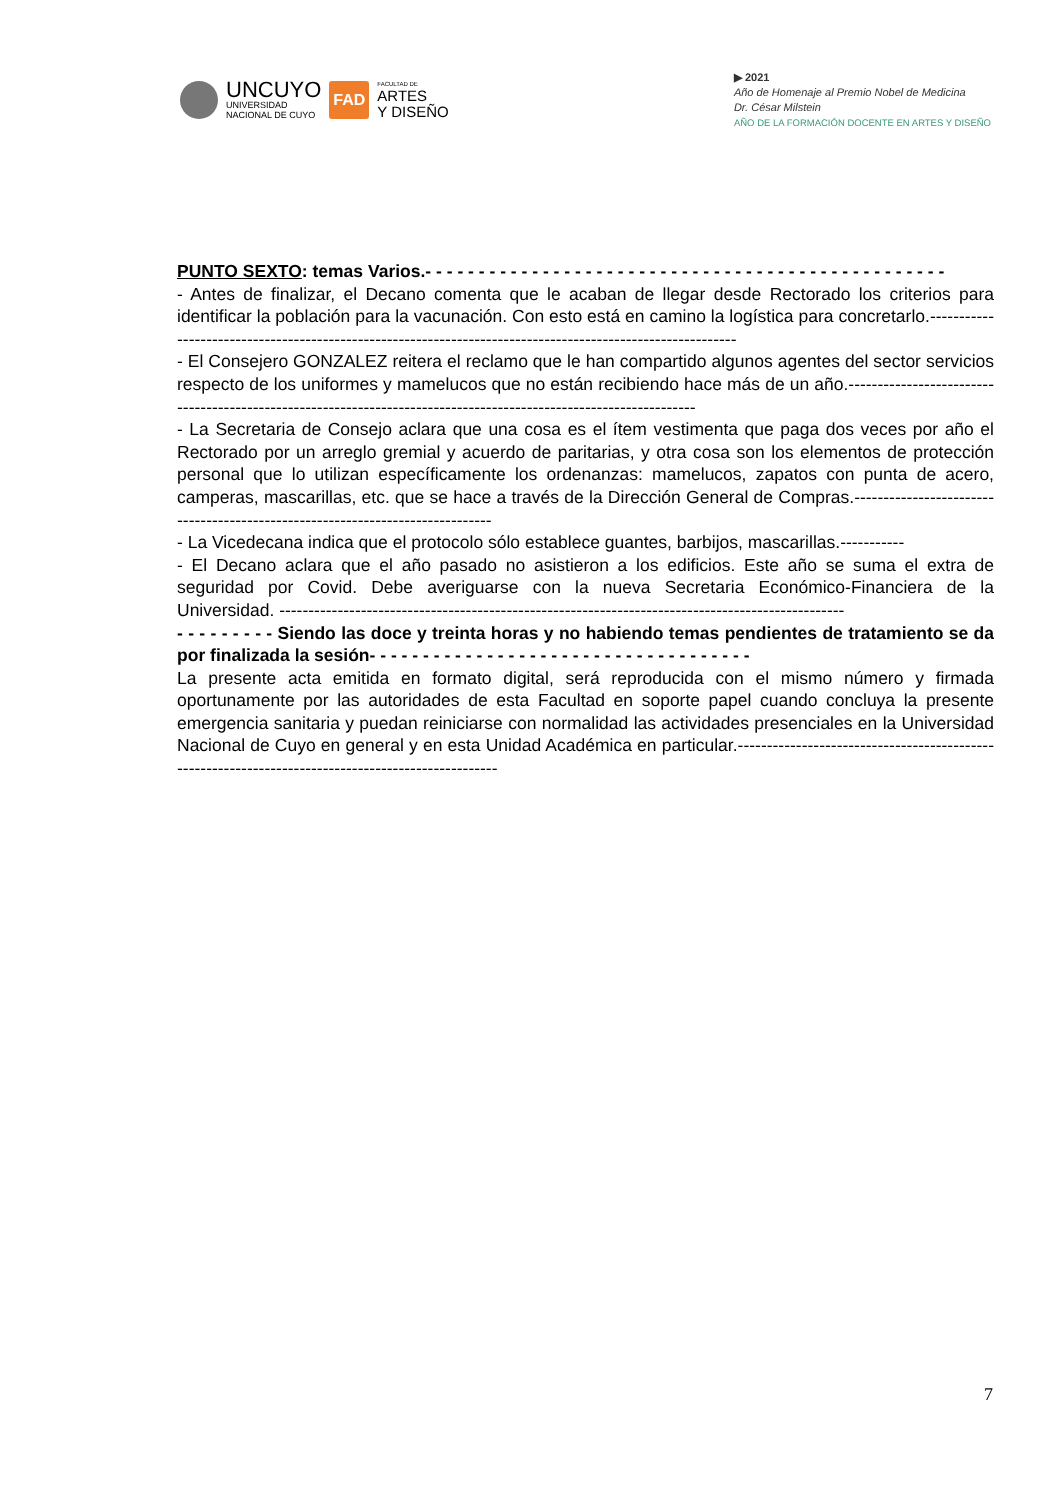UNCUYO
UNIVERSIDAD
NACIONAL DE CUYO
FAD
FACULTAD DE
ARTES
Y DISEÑO
▶ 2021
Año de Homenaje al Premio Nobel de Medicina
Dr. César Milstein
AÑO DE LA FORMACIÓN DOCENTE EN ARTES Y DISEÑO
PUNTO SEXTO: temas Varios.- - - - - - - - - - - - - - - - - - - - - - - - - - - - - - - - - - - - - - - - - - - - - - - - -
- Antes de finalizar, el Decano comenta que le acaban de llegar desde Rectorado los criterios para identificar la población para la vacunación. Con esto está en camino la logística para concretarlo.-----------------------------------------------------------------------------------------------------------
- El Consejero GONZALEZ reitera el reclamo que le han compartido algunos agentes del sector servicios respecto de los uniformes y mamelucos que no están recibiendo hace más de un año.------------------------------------------------------------------------------------------------------------------
- La Secretaria de Consejo aclara que una cosa es el ítem vestimenta que paga dos veces por año el Rectorado por un arreglo gremial y acuerdo de paritarias, y otra cosa son los elementos de protección personal que lo utilizan específicamente los ordenanzas: mamelucos, zapatos con punta de acero, camperas, mascarillas, etc. que se hace a través de la Dirección General de Compras.------------------------------------------------------------------------------
- La Vicedecana indica que el protocolo sólo establece guantes, barbijos, mascarillas.-----------
- El Decano aclara que el año pasado no asistieron a los edificios. Este año se suma el extra de seguridad por Covid. Debe averiguarse con la nueva Secretaria Económico-Financiera de la Universidad. -------------------------------------------------------------------------------------------------
- - - - - - - - - Siendo las doce y treinta horas y no habiendo temas pendientes de tratamiento se da por finalizada la sesión- - - - - - - - - - - - - - - - - - - - - - - - - - - - - - - - - - - -
La presente acta emitida en formato digital, será reproducida con el mismo número y firmada oportunamente por las autoridades de esta Facultad en soporte papel cuando concluya la presente emergencia sanitaria y puedan reiniciarse con normalidad las actividades presenciales en la Universidad Nacional de Cuyo en general y en esta Unidad Académica en particular.---------------------------------------------------------------------------------------------------
7